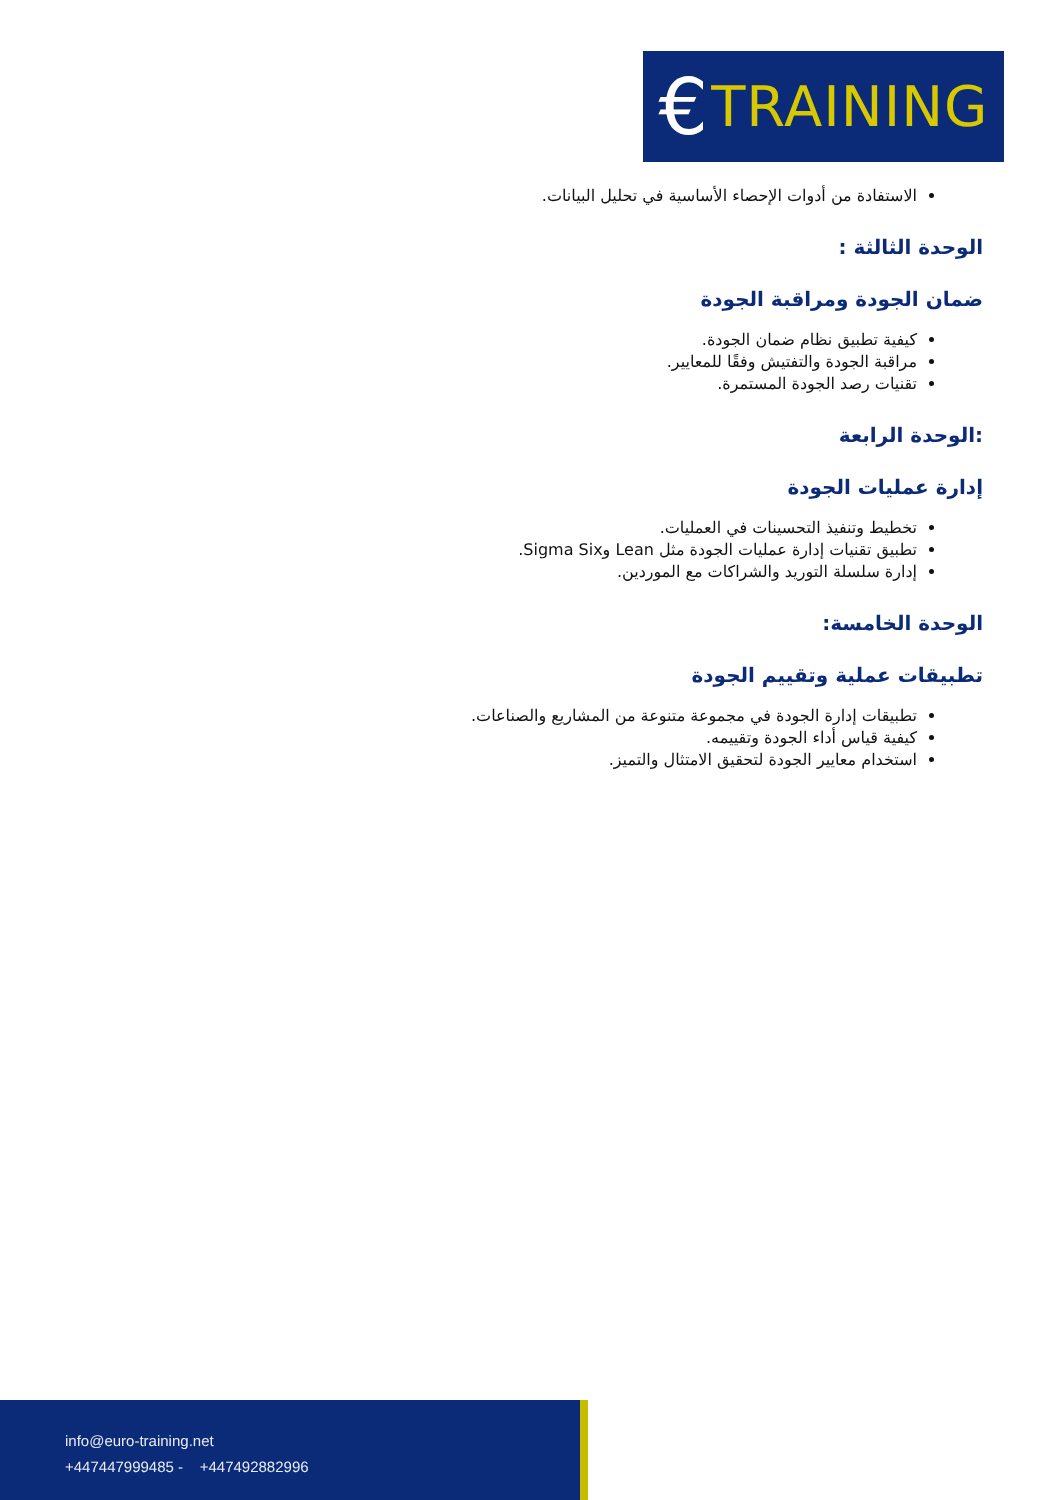€ TRAINING
الاستفادة من أدوات الإحصاء الأساسية في تحليل البيانات.
الوحدة الثالثة :
ضمان الجودة ومراقبة الجودة
كيفية تطبيق نظام ضمان الجودة.
مراقبة الجودة والتفتيش وفقًا للمعايير.
تقنيات رصد الجودة المستمرة.
:الوحدة الرابعة
إدارة عمليات الجودة
تخطيط وتنفيذ التحسينات في العمليات.
تطبيق تقنيات إدارة عمليات الجودة مثل Lean وSigma Six.
إدارة سلسلة التوريد والشراكات مع الموردين.
الوحدة الخامسة:
تطبيقات عملية وتقييم الجودة
تطبيقات إدارة الجودة في مجموعة متنوعة من المشاريع والصناعات.
كيفية قياس أداء الجودة وتقييمه.
استخدام معايير الجودة لتحقيق الامتثال والتميز.
info@euro-training.net
+447447999485 - +447492882996